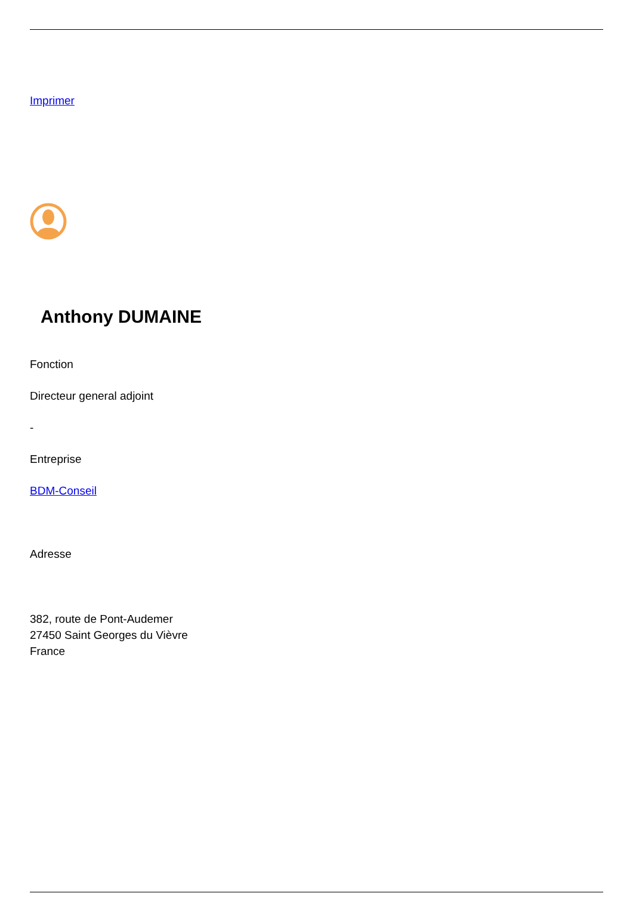Imprimer
Anthony DUMAINE
Fonction
Directeur general adjoint
-
Entreprise
BDM-Conseil
Adresse
382, route de Pont-Audemer
27450 Saint Georges du Vièvre
France